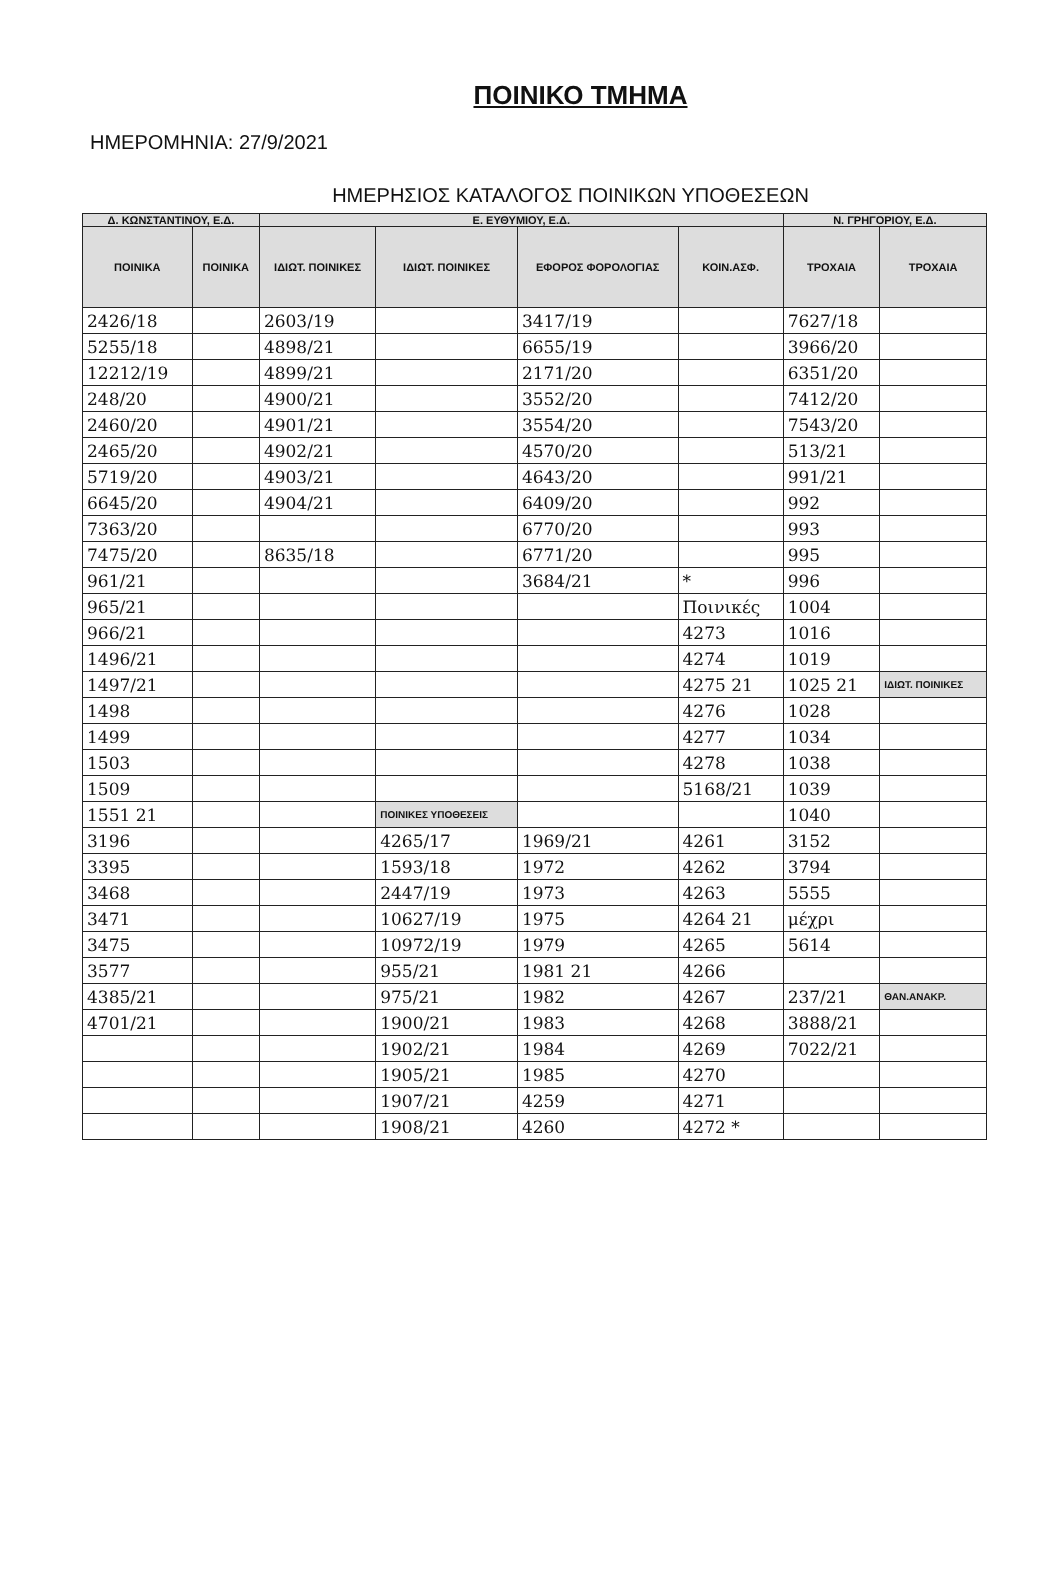ΠΟΙΝΙΚΟ ΤΜΗΜΑ
ΗΜΕΡΟΜΗΝΙΑ: 27/9/2021
ΗΜΕΡΗΣΙΟΣ ΚΑΤΑΛΟΓΟΣ ΠΟΙΝΙΚΩΝ ΥΠΟΘΕΣΕΩΝ
| Δ. ΚΩΝΣΤΑΝΤΙΝΟΥ, Ε.Δ. | | Ε. ΕΥΘΥΜΙΟΥ, Ε.Δ. | | | | Ν. ΓΡΗΓΟΡΙΟΥ, Ε.Δ. | |
| --- | --- | --- | --- | --- | --- | --- | --- |
| ΠΟΙΝΙΚΑ | ΠΟΙΝΙΚΑ | ΙΔΙΩΤ. ΠΟΙΝΙΚΕΣ | ΙΔΙΩΤ. ΠΟΙΝΙΚΕΣ | ΕΦΟΡΟΣ ΦΟΡΟΛΟΓΙΑΣ | ΚΟΙΝ.ΑΣΦ. | ΤΡΟΧΑΙΑ | ΤΡΟΧΑΙΑ |
| 2426/18 | | 2603/19 | | 3417/19 | | 7627/18 | |
| 5255/18 | | 4898/21 | | 6655/19 | | 3966/20 | |
| 12212/19 | | 4899/21 | | 2171/20 | | 6351/20 | |
| 248/20 | | 4900/21 | | 3552/20 | | 7412/20 | |
| 2460/20 | | 4901/21 | | 3554/20 | | 7543/20 | |
| 2465/20 | | 4902/21 | | 4570/20 | | 513/21 | |
| 5719/20 | | 4903/21 | | 4643/20 | | 991/21 | |
| 6645/20 | | 4904/21 | | 6409/20 | | 992 | |
| 7363/20 | | | | 6770/20 | | 993 | |
| 7475/20 | | 8635/18 | | 6771/20 | | 995 | |
| 961/21 | | | | 3684/21 | * | 996 | |
| 965/21 | | | | | Ποινικές | 1004 | |
| 966/21 | | | | | 4273 | 1016 | |
| 1496/21 | | | | | 4274 | 1019 | |
| 1497/21 | | | | | 4275 21 | 1025 21 | ΙΔΙΩΤ. ΠΟΙΝΙΚΕΣ |
| 1498 | | | | | 4276 | 1028 | |
| 1499 | | | | | 4277 | 1034 | |
| 1503 | | | | | 4278 | 1038 | |
| 1509 | | | | | 5168/21 | 1039 | |
| 1551 21 | | | ΠΟΙΝΙΚΕΣ ΥΠΟΘΕΣΕΙΣ | | | 1040 | |
| 3196 | | | 4265/17 | 1969/21 | 4261 | 3152 | |
| 3395 | | | 1593/18 | 1972 | 4262 | 3794 | |
| 3468 | | | 2447/19 | 1973 | 4263 | 5555 | |
| 3471 | | | 10627/19 | 1975 | 4264 21 | μέχρι | |
| 3475 | | | 10972/19 | 1979 | 4265 | 5614 | |
| 3577 | | | 955/21 | 1981 21 | 4266 | | |
| 4385/21 | | | 975/21 | 1982 | 4267 | 237/21 | ΘΑΝ.ΑΝΑΚΡ. |
| 4701/21 | | | 1900/21 | 1983 | 4268 | 3888/21 | |
| | | | 1902/21 | 1984 | 4269 | 7022/21 | |
| | | | 1905/21 | 1985 | 4270 | | |
| | | | 1907/21 | 4259 | 4271 | | |
| | | | 1908/21 | 4260 | 4272 * | | |